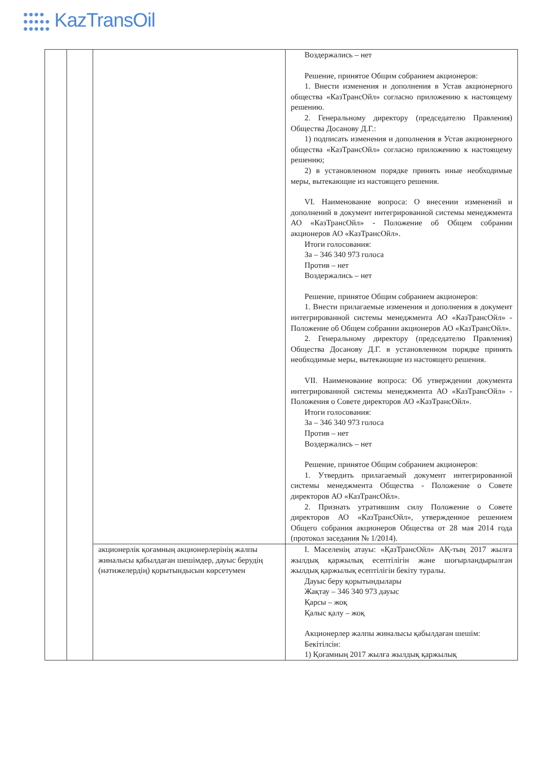●●●●
●●●●●
●●●●● KazTransOil
| | | | Воздержались – нет Решение, принятое Общим собранием акционеров: 1. Внести изменения и дополнения в Устав акционерного общества «КазТрансОйл» согласно приложению к настоящему решению. 2. Генеральному директору (председателю Правления) Общества Досанову Д.Г.: 1) подписать изменения и дополнения в Устав акционерного общества «КазТрансОйл» согласно приложению к настоящему решению; 2) в установленном порядке принять иные необходимые меры, вытекающие из настоящего решения. VI. Наименование вопроса: О внесении изменений и дополнений в документ интегрированной системы менеджмента АО «КазТрансОйл» - Положение об Общем собрании акционеров АО «КазТрансОйл». Итоги голосования: За – 346 340 973 голоса Против – нет Воздержались – нет Решение, принятое Общим собранием акционеров: 1. Внести прилагаемые изменения и дополнения в документ интегрированной системы менеджмента АО «КазТрансОйл» - Положение об Общем собрании акционеров АО «КазТрансОйл». 2. Генеральному директору (председателю Правления) Общества Досанову Д.Г. в установленном порядке принять необходимые меры, вытекающие из настоящего решения. VII. Наименование вопроса: Об утверждении документа интегрированной системы менеджмента АО «КазТрансОйл» - Положения о Совете директоров АО «КазТрансОйл». Итоги голосования: За – 346 340 973 голоса Против – нет Воздержались – нет Решение, принятое Общим собранием акционеров: 1. Утвердить прилагаемый документ интегрированной системы менеджмента Общества - Положение о Совете директоров АО «КазТрансОйл». 2. Признать утратившим силу Положение о Совете директоров АО «КазТрансОйл», утвержденное решением Общего собрания акционеров Общества от 28 мая 2014 года (протокол заседания № 1/2014). |
| | | акционерлік қоғамның акционерлерінің жалпы жиналысы қабылдаған шешімдер, дауыс берудің (нәтижелердің) қорытындысын көрсетумен | I. Мәселенің атауы: «ҚазТрансОйл» АҚ-тың 2017 жылға жылдық қаржылық есептілігін және шоғырландырылған жылдық қаржылық есептілігін бекіту туралы. Дауыс беру қорытындылары Жақтау – 346 340 973 дауыс Қарсы – жоқ Қалыс қалу – жоқ Акционерлер жалпы жиналысы қабылдаған шешім: Бекітілсін: 1) Қоғамның 2017 жылға жылдық қаржылық |